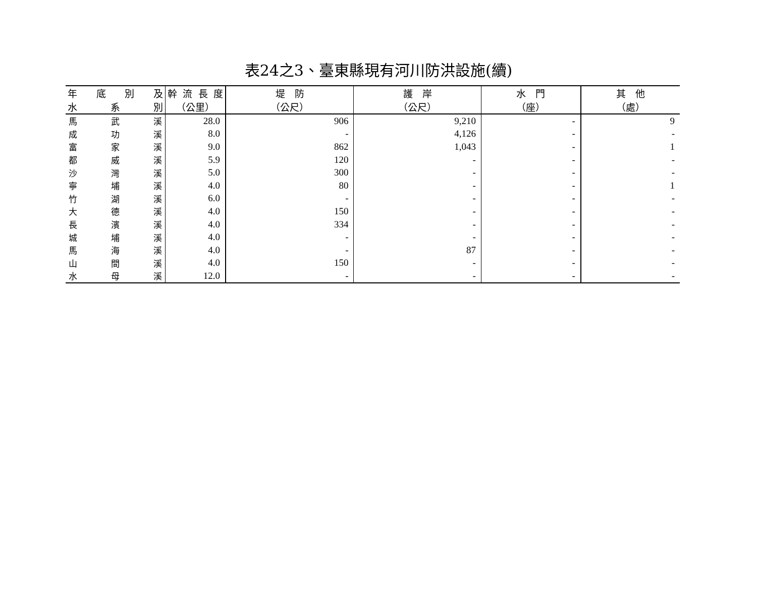表24之3、臺東縣現有河川防洪設施(續)
| 年 底 別 及 | 幹 流 長 度 | 堤 防 | 護 岸 | 水 門 | 其 他 |
| --- | --- | --- | --- | --- | --- |
| 水 系 別 | （公里） | （公尺） | （公尺） | （座） | （處） |
| 馬 武 溪 | 28.0 | 906 | 9,210 | - | 9 |
| 成 功 溪 | 8.0 | - | 4,126 | - | - |
| 富 家 溪 | 9.0 | 862 | 1,043 | - | 1 |
| 都 威 溪 | 5.9 | 120 | - | - | - |
| 沙 灣 溪 | 5.0 | 300 | - | - | - |
| 寧 埔 溪 | 4.0 | 80 | - | - | 1 |
| 竹 湖 溪 | 6.0 | - | - | - | - |
| 大 德 溪 | 4.0 | 150 | - | - | - |
| 長 濱 溪 | 4.0 | 334 | - | - | - |
| 城 埔 溪 | 4.0 | - | - | - | - |
| 馬 海 溪 | 4.0 | - | 87 | - | - |
| 山 間 溪 | 4.0 | 150 | - | - | - |
| 水 母 溪 | 12.0 | - | - | - | - |